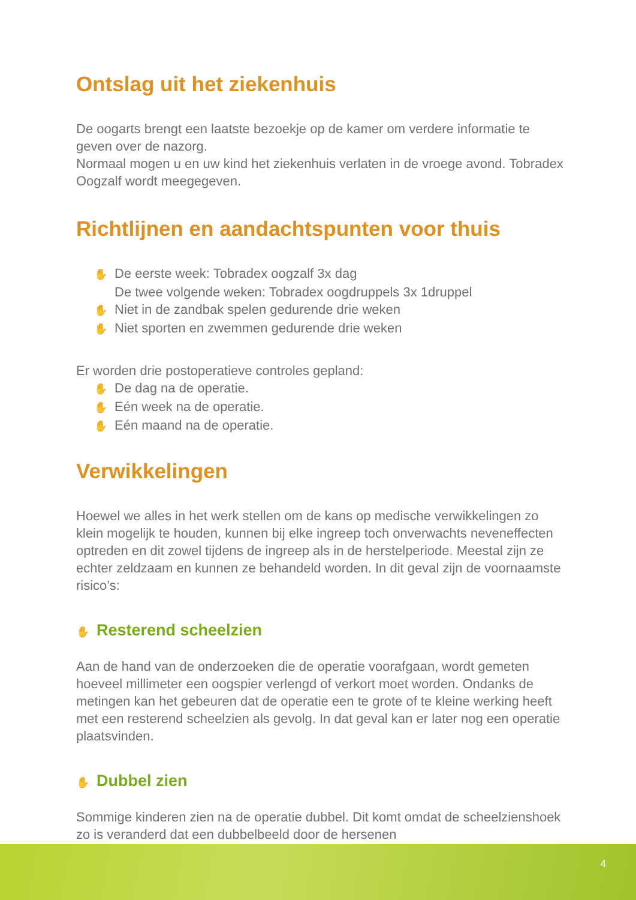Ontslag uit het ziekenhuis
De oogarts brengt een laatste bezoekje op de kamer om verdere informatie te geven over de nazorg.
Normaal mogen u en uw kind het ziekenhuis verlaten in de vroege avond. Tobradex Oogzalf wordt meegegeven.
Richtlijnen en aandachtspunten voor thuis
✋ De eerste week: Tobradex oogzalf 3x dag
De twee volgende weken: Tobradex oogdruppels 3x 1druppel
✋ Niet in de zandbak spelen gedurende drie weken
✋ Niet sporten en zwemmen gedurende drie weken
Er worden drie postoperatieve controles gepland:
✋ De dag na de operatie.
✋ Eén week na de operatie.
✋ Eén maand na de operatie.
Verwikkelingen
Hoewel we alles in het werk stellen om de kans op medische verwikkelingen zo klein mogelijk te houden, kunnen bij elke ingreep toch onverwachts neveneffecten optreden en dit zowel tijdens de ingreep als in de herstelperiode. Meestal zijn ze echter zeldzaam en kunnen ze behandeld worden. In dit geval zijn de voornaamste risico’s:
✋ Resterend scheelzien
Aan de hand van de onderzoeken die de operatie voorafgaan, wordt gemeten hoeveel millimeter een oogspier verlengd of verkort moet worden. Ondanks de metingen kan het gebeuren dat de operatie een te grote of te kleine werking heeft met een resterend scheelzien als gevolg. In dat geval kan er later nog een operatie plaatsvinden.
✋ Dubbel zien
Sommige kinderen zien na de operatie dubbel. Dit komt omdat de scheelzienshoek zo is veranderd dat een dubbelbeeld door de hersenen
4